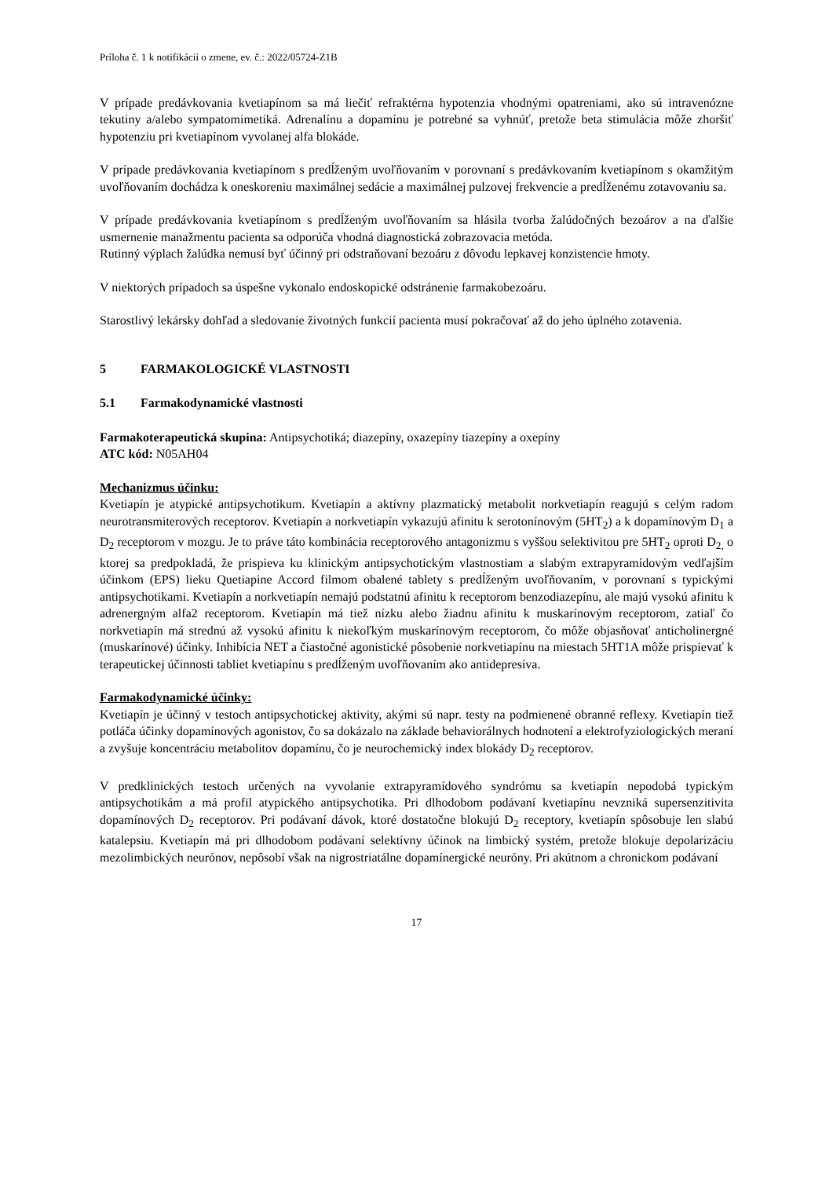Príloha č. 1 k notifikácii o zmene, ev. č.: 2022/05724-Z1B
V prípade predávkovania kvetiapínom sa má liečiť refraktérna hypotenzia vhodnými opatreniami, ako sú intravenózne tekutiny a/alebo sympatomimetiká. Adrenalínu a dopamínu je potrebné sa vyhnúť, pretože beta stimulácia môže zhoršiť hypotenziu pri kvetiapínom vyvolanej alfa blokáde.
V prípade predávkovania kvetiapínom s predĺženým uvoľňovaním v porovnaní s predávkovaním kvetiapínom s okamžitým uvoľňovaním dochádza k oneskoreniu maximálnej sedácie a maximálnej pulzovej frekvencie a predĺženému zotavovaniu sa.
V prípade predávkovania kvetiapínom s predĺženým uvoľňovaním sa hlásila tvorba žalúdočných bezoárov a na ďalšie usmernenie manažmentu pacienta sa odporúča vhodná diagnostická zobrazovacia metóda.
Rutinný výplach žalúdka nemusí byť účinný pri odstraňovaní bezoáru z dôvodu lepkavej konzistencie hmoty.
V niektorých prípadoch sa úspešne vykonalo endoskopické odstránenie farmakobezoáru.
Starostlivý lekársky dohľad a sledovanie životných funkcií pacienta musí pokračovať až do jeho úplného zotavenia.
5 FARMAKOLOGICKÉ VLASTNOSTI
5.1 Farmakodynamické vlastnosti
Farmakoterapeutická skupina: Antipsychotiká; diazepíny, oxazepíny tiazepíny a oxepíny
ATC kód: N05AH04
Mechanizmus účinku:
Kvetiapín je atypické antipsychotikum. Kvetiapín a aktívny plazmatický metabolit norkvetiapín reagujú s celým radom neurotransmiterových receptorov. Kvetiapín a norkvetiapín vykazujú afinitu k serotonínovým (5HT<sub>2</sub>) a k dopamínovým D<sub>1</sub> a D<sub>2</sub> receptorom v mozgu. Je to práve táto kombinácia receptorového antagonizmu s vyššou selektivitou pre 5HT<sub>2</sub> oproti D<sub>2,</sub> o ktorej sa predpokladá, že prispieva ku klinickým antipsychotickým vlastnostiam a slabým extrapyramídovým vedľajším účinkom (EPS) lieku Quetiapine Accord filmom obalené tablety s predĺženým uvoľňovaním, v porovnaní s typickými antipsychotikami. Kvetiapín a norkvetiapín nemajú podstatnú afinitu k receptorom benzodiazepínu, ale majú vysokú afinitu k adrenergným alfa2 receptorom. Kvetiapín má tiež nízku alebo žiadnu afinitu k muskarínovým receptorom, zatiaľ čo norkvetiapín má strednú až vysokú afinitu k niekoľkým muskarínovým receptorom, čo môže objasňovať anticholinergné (muskarínové) účinky. Inhibícia NET a čiastočné agonistické pôsobenie norkvetiapínu na miestach 5HT1A môže prispievať k terapeutickej účinnosti tabliet kvetiapínu s predĺženým uvoľňovaním ako antidepresíva.
Farmakodynamické účinky:
Kvetiapín je účinný v testoch antipsychotickej aktivity, akými sú napr. testy na podmienené obranné reflexy. Kvetiapín tiež potláča účinky dopamínových agonistov, čo sa dokázalo na základe behaviorálnych hodnotení a elektrofyziologických meraní a zvyšuje koncentráciu metabolitov dopamínu, čo je neurochemický index blokády D<sub>2</sub> receptorov.
V predklinických testoch určených na vyvolanie extrapyramídového syndrómu sa kvetiapín nepodobá typickým antipsychotikám a má profil atypického antipsychotika. Pri dlhodobom podávaní kvetiapínu nevzniká supersenzitivita dopamínových D<sub>2</sub> receptorov. Pri podávaní dávok, ktoré dostatočne blokujú D<sub>2</sub> receptory, kvetiapín spôsobuje len slabú katalepsiu. Kvetiapín má pri dlhodobom podávaní selektívny účinok na limbický systém, pretože blokuje depolarizáciu mezolimbických neurónov, nepôsobí však na nigrostriatálne dopamínergické neuróny. Pri akútnom a chronickom podávaní
17